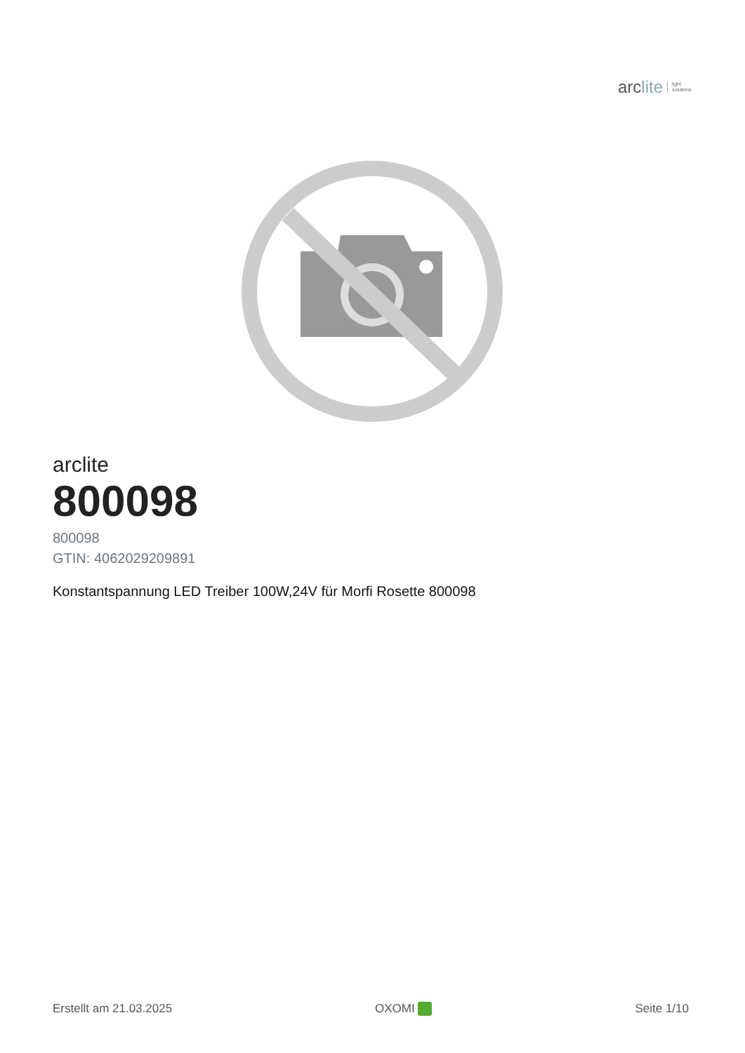arc lite light
solutions
arclite
800098
800098
GTIN: 4062029209891
Konstantspannung LED Treiber 100W,24V für Morfi Rosette 800098
Erstellt am 21.03.2025 OXOMI Seite 1/10